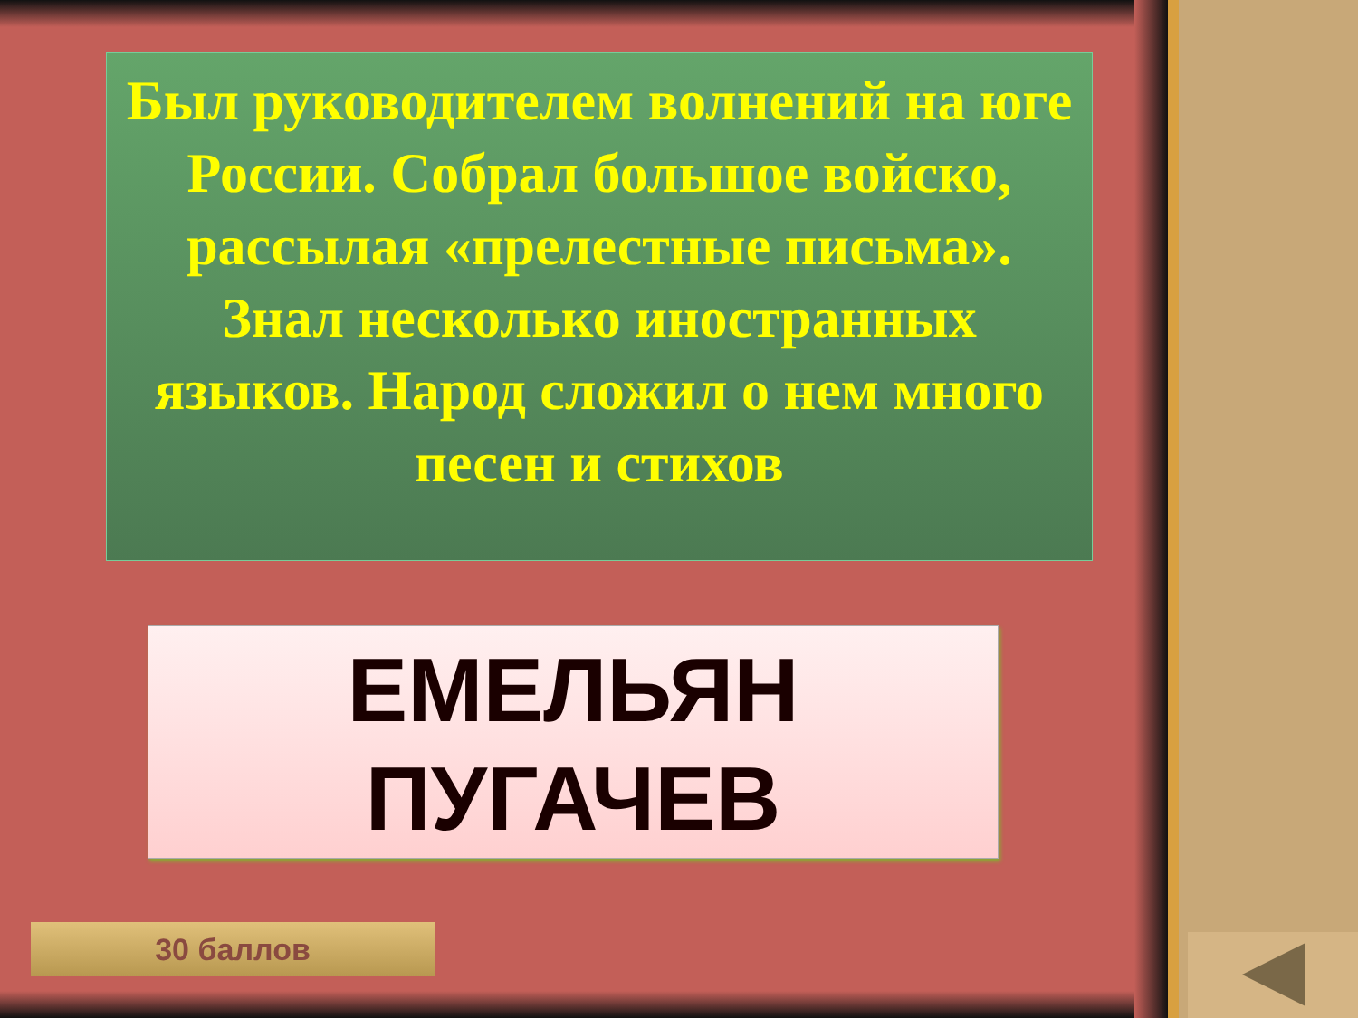Был руководителем волнений на юге России. Собрал большое войско, рассылая «прелестные письма». Знал несколько иностранных языков. Народ сложил о нем много песен и стихов
ЕМЕЛЬЯН
ПУГАЧЕВ
30 баллов